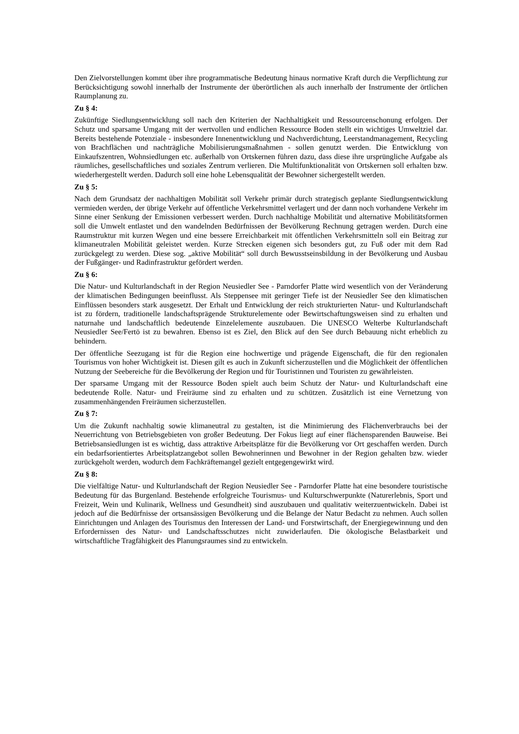Den Zielvorstellungen kommt über ihre programmatische Bedeutung hinaus normative Kraft durch die Verpflichtung zur Berücksichtigung sowohl innerhalb der Instrumente der überörtlichen als auch innerhalb der Instrumente der örtlichen Raumplanung zu.
Zu § 4:
Zukünftige Siedlungsentwicklung soll nach den Kriterien der Nachhaltigkeit und Ressourcenschonung erfolgen. Der Schutz und sparsame Umgang mit der wertvollen und endlichen Ressource Boden stellt ein wichtiges Umweltziel dar. Bereits bestehende Potenziale - insbesondere Innenentwicklung und Nachverdichtung, Leerstandmanagement, Recycling von Brachflächen und nachträgliche Mobilisierungsmaßnahmen - sollen genutzt werden. Die Entwicklung von Einkaufszentren, Wohnsiedlungen etc. außerhalb von Ortskernen führen dazu, dass diese ihre ursprüngliche Aufgabe als räumliches, gesellschaftliches und soziales Zentrum verlieren. Die Multifunktionalität von Ortskernen soll erhalten bzw. wiederhergestellt werden. Dadurch soll eine hohe Lebensqualität der Bewohner sichergestellt werden.
Zu § 5:
Nach dem Grundsatz der nachhaltigen Mobilität soll Verkehr primär durch strategisch geplante Siedlungsentwicklung vermieden werden, der übrige Verkehr auf öffentliche Verkehrsmittel verlagert und der dann noch vorhandene Verkehr im Sinne einer Senkung der Emissionen verbessert werden. Durch nachhaltige Mobilität und alternative Mobilitätsformen soll die Umwelt entlastet und den wandelnden Bedürfnissen der Bevölkerung Rechnung getragen werden. Durch eine Raumstruktur mit kurzen Wegen und eine bessere Erreichbarkeit mit öffentlichen Verkehrsmitteln soll ein Beitrag zur klimaneutralen Mobilität geleistet werden. Kurze Strecken eigenen sich besonders gut, zu Fuß oder mit dem Rad zurückgelegt zu werden. Diese sog. „aktive Mobilität“ soll durch Bewusstseinsbildung in der Bevölkerung und Ausbau der Fußgänger- und Radinfrastruktur gefördert werden.
Zu § 6:
Die Natur- und Kulturlandschaft in der Region Neusiedler See - Parndorfer Platte wird wesentlich von der Veränderung der klimatischen Bedingungen beeinflusst. Als Steppensee mit geringer Tiefe ist der Neusiedler See den klimatischen Einflüssen besonders stark ausgesetzt. Der Erhalt und Entwicklung der reich strukturierten Natur- und Kulturlandschaft ist zu fördern, traditionelle landschaftsprägende Strukturelemente oder Bewirtschaftungsweisen sind zu erhalten und naturnahe und landschaftlich bedeutende Einzelelemente auszubauen. Die UNESCO Welterbe Kulturlandschaft Neusiedler See/Fertö ist zu bewahren. Ebenso ist es Ziel, den Blick auf den See durch Bebauung nicht erheblich zu behindern.
Der öffentliche Seezugang ist für die Region eine hochwertige und prägende Eigenschaft, die für den regionalen Tourismus von hoher Wichtigkeit ist. Diesen gilt es auch in Zukunft sicherzustellen und die Möglichkeit der öffentlichen Nutzung der Seebereiche für die Bevölkerung der Region und für Touristinnen und Touristen zu gewährleisten.
Der sparsame Umgang mit der Ressource Boden spielt auch beim Schutz der Natur- und Kulturlandschaft eine bedeutende Rolle. Natur- und Freiräume sind zu erhalten und zu schützen. Zusätzlich ist eine Vernetzung von zusammenhängenden Freiräumen sicherzustellen.
Zu § 7:
Um die Zukunft nachhaltig sowie klimaneutral zu gestalten, ist die Minimierung des Flächenverbrauchs bei der Neuerrichtung von Betriebsgebieten von großer Bedeutung. Der Fokus liegt auf einer flächensparenden Bauweise. Bei Betriebsansiedlungen ist es wichtig, dass attraktive Arbeitsplätze für die Bevölkerung vor Ort geschaffen werden. Durch ein bedarfsorientiertes Arbeitsplatzangebot sollen Bewohnerinnen und Bewohner in der Region gehalten bzw. wieder zurückgeholt werden, wodurch dem Fachkräftemangel gezielt entgegengewirkt wird.
Zu § 8:
Die vielfältige Natur- und Kulturlandschaft der Region Neusiedler See - Parndorfer Platte hat eine besondere touristische Bedeutung für das Burgenland. Bestehende erfolgreiche Tourismus- und Kulturschwerpunkte (Naturerlebnis, Sport und Freizeit, Wein und Kulinarik, Wellness und Gesundheit) sind auszubauen und qualitativ weiterzuentwickeln. Dabei ist jedoch auf die Bedürfnisse der ortsansässigen Bevölkerung und die Belange der Natur Bedacht zu nehmen. Auch sollen Einrichtungen und Anlagen des Tourismus den Interessen der Land- und Forstwirtschaft, der Energiegewinnung und den Erfordernissen des Natur- und Landschaftsschutzes nicht zuwiderlaufen. Die ökologische Belastbarkeit und wirtschaftliche Tragfähigkeit des Planungsraumes sind zu entwickeln.